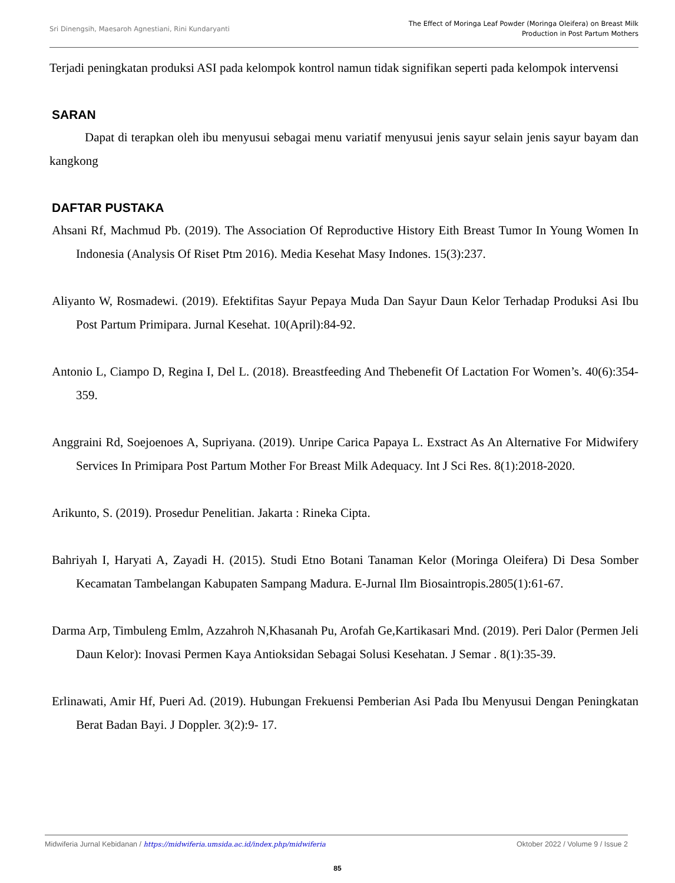Sri Dinengsih, Maesaroh Agnestiani, Rini Kundaryanti
The Effect of Moringa Leaf Powder (Moringa Oleifera) on Breast Milk
Production in Post Partum Mothers
Terjadi peningkatan produksi ASI pada kelompok kontrol namun tidak signifikan seperti pada kelompok intervensi
SARAN
Dapat di terapkan oleh ibu menyusui sebagai menu variatif menyusui jenis sayur selain jenis sayur bayam dan kangkong
DAFTAR PUSTAKA
Ahsani Rf, Machmud Pb. (2019). The Association Of Reproductive History Eith Breast Tumor In Young Women In Indonesia (Analysis Of Riset Ptm 2016). Media Kesehat Masy Indones. 15(3):237.
Aliyanto W, Rosmadewi. (2019). Efektifitas Sayur Pepaya Muda Dan Sayur Daun Kelor Terhadap Produksi Asi Ibu Post Partum Primipara. Jurnal Kesehat. 10(April):84-92.
Antonio L, Ciampo D, Regina I, Del L. (2018). Breastfeeding And Thebenefit Of Lactation For Women’s. 40(6):354-359.
Anggraini Rd, Soejoenoes A, Supriyana. (2019). Unripe Carica Papaya L. Exstract As An Alternative For Midwifery Services In Primipara Post Partum Mother For Breast Milk Adequacy. Int J Sci Res. 8(1):2018-2020.
Arikunto, S. (2019). Prosedur Penelitian. Jakarta : Rineka Cipta.
Bahriyah I, Haryati A, Zayadi H. (2015). Studi Etno Botani Tanaman Kelor (Moringa Oleifera) Di Desa Somber Kecamatan Tambelangan Kabupaten Sampang Madura. E-Jurnal Ilm Biosaintropis.2805(1):61-67.
Darma Arp, Timbuleng Emlm, Azzahroh N,Khasanah Pu, Arofah Ge,Kartikasari Mnd. (2019). Peri Dalor (Permen Jeli Daun Kelor): Inovasi Permen Kaya Antioksidan Sebagai Solusi Kesehatan. J Semar . 8(1):35-39.
Erlinawati, Amir Hf, Pueri Ad. (2019). Hubungan Frekuensi Pemberian Asi Pada Ibu Menyusui Dengan Peningkatan Berat Badan Bayi. J Doppler. 3(2):9- 17.
Midwiferia Jurnal Kebidanan / https://midwiferia.umsida.ac.id/index.php/midwiferia
Oktober 2022 / Volume 9 / Issue 2
85